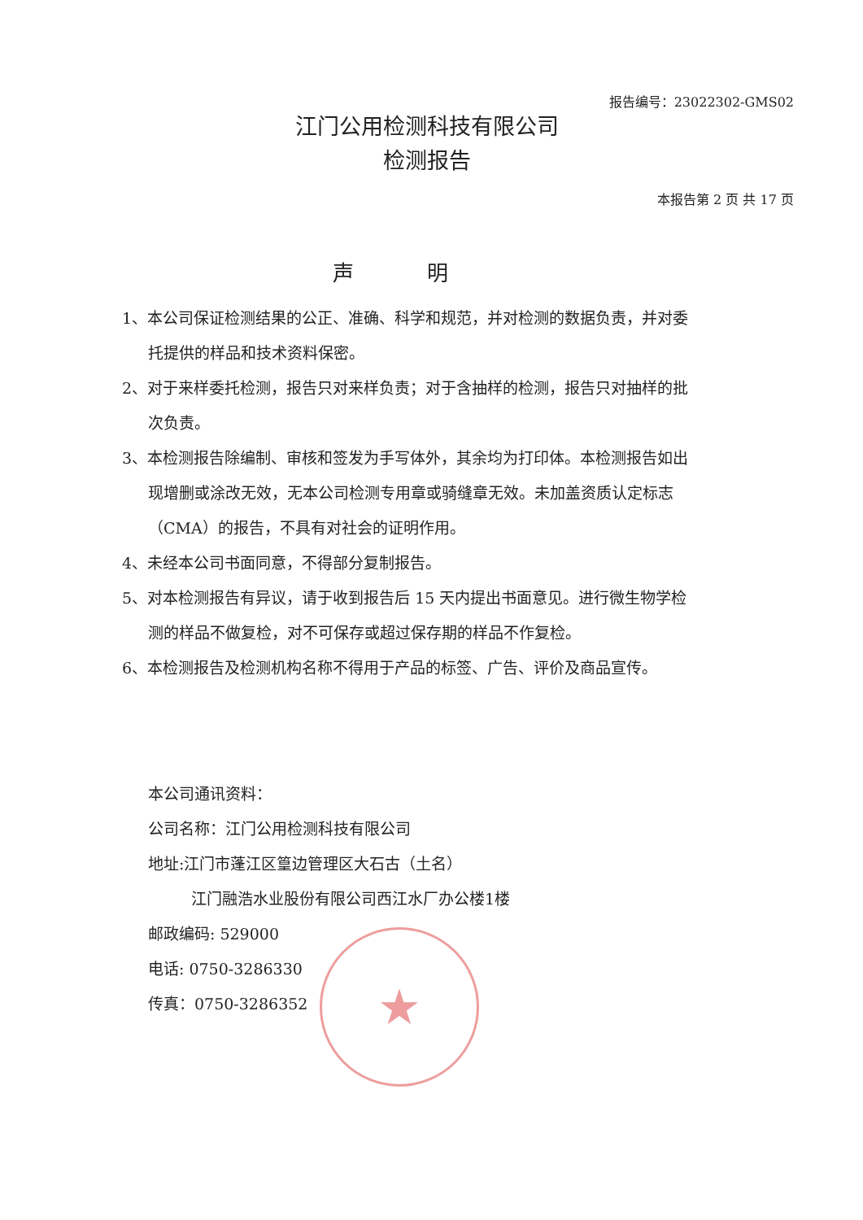报告编号：23022302-GMS02
江门公用检测科技有限公司
检测报告
本报告第 2 页 共 17 页
声明
1、本公司保证检测结果的公正、准确、科学和规范，并对检测的数据负责，并对委托提供的样品和技术资料保密。
2、对于来样委托检测，报告只对来样负责；对于含抽样的检测，报告只对抽样的批次负责。
3、本检测报告除编制、审核和签发为手写体外，其余均为打印体。本检测报告如出现增删或涂改无效，无本公司检测专用章或骑缝章无效。未加盖资质认定标志（CMA）的报告，不具有对社会的证明作用。
4、未经本公司书面同意，不得部分复制报告。
5、对本检测报告有异议，请于收到报告后 15 天内提出书面意见。进行微生物学检测的样品不做复检，对不可保存或超过保存期的样品不作复检。
6、本检测报告及检测机构名称不得用于产品的标签、广告、评价及商品宣传。
本公司通讯资料：
公司名称：江门公用检测科技有限公司
地址:江门市蓬江区篁边管理区大石古（土名）
江门融浩水业股份有限公司西江水厂办公楼1楼
邮政编码: 529000
电话: 0750-3286330
传真：0750-3286352
★